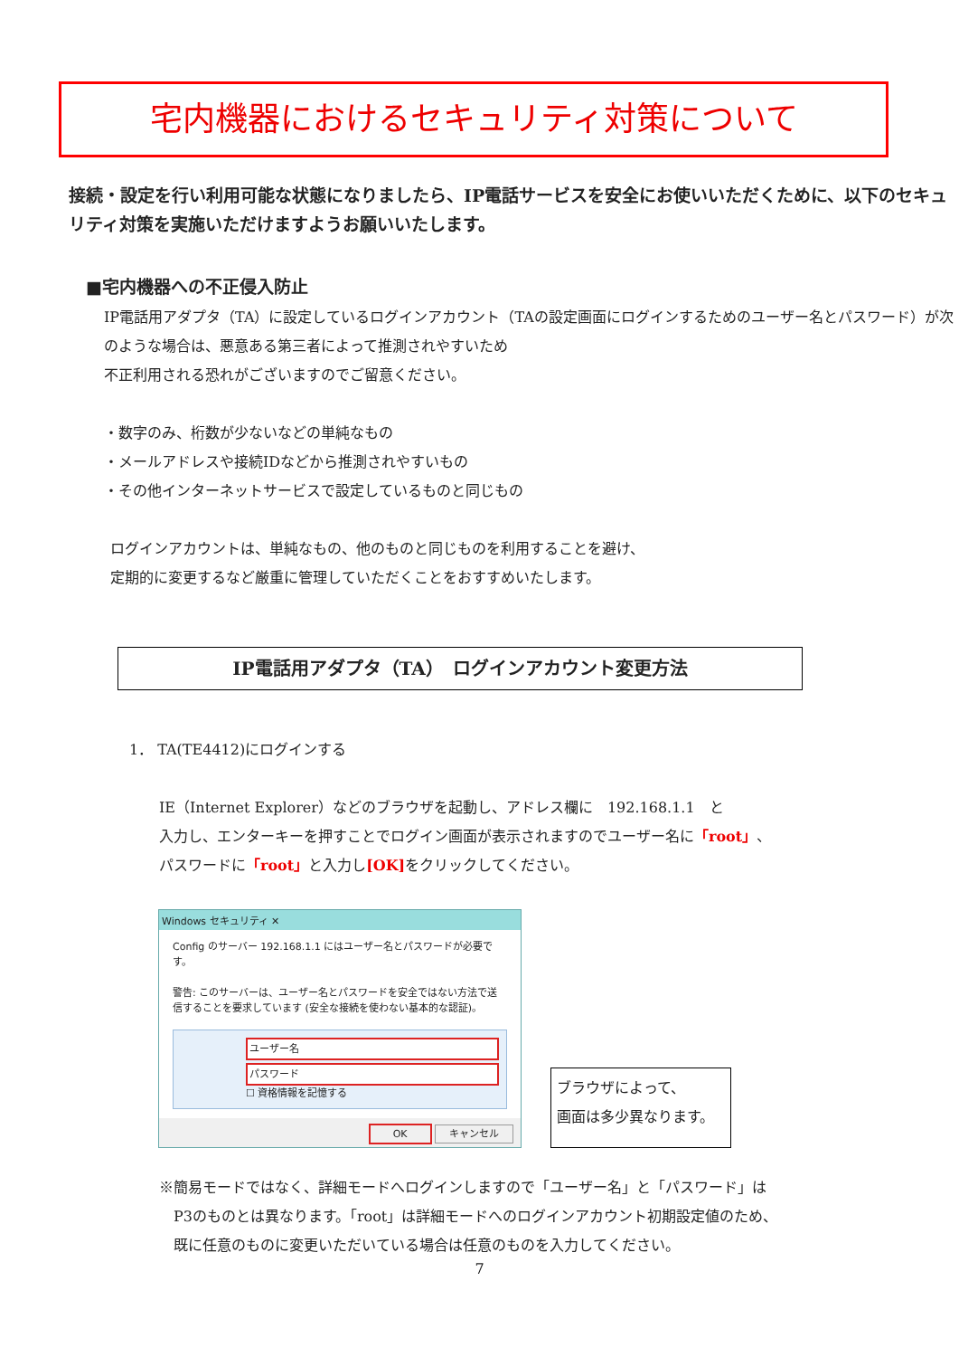宅内機器におけるセキュリティ対策について
接続・設定を行い利用可能な状態になりましたら、IP電話サービスを安全にお使いいただくために、以下のセキュリティ対策を実施いただけますようお願いいたします。
■宅内機器への不正侵入防止
IP電話用アダプタ（TA）に設定しているログインアカウント（TAの設定画面にログインするためのユーザー名とパスワード）が次のような場合は、悪意ある第三者によって推測されやすいため
不正利用される恐れがございますのでご留意ください。
・数字のみ、桁数が少ないなどの単純なもの
・メールアドレスや接続IDなどから推測されやすいもの
・その他インターネットサービスで設定しているものと同じもの
ログインアカウントは、単純なもの、他のものと同じものを利用することを避け、
定期的に変更するなど厳重に管理していただくことをおすすめいたします。
IP電話用アダプタ（TA）　ログインアカウント変更方法
1． TA(TE4412)にログインする
IE（Internet Explorer）などのブラウザを起動し、アドレス欄に　192.168.1.1　と
入力し、エンターキーを押すことでログイン画面が表示されますのでユーザー名に「root」、
パスワードに「root」と入力し[OK] をクリックしてください。
Windows セキュリティ ✕
Config のサーバー 192.168.1.1 にはユーザー名とパスワードが必要です。
警告: このサーバーは、ユーザー名とパスワードを安全ではない方法で送信することを要求しています (安全な接続を使わない基本的な認証)。
ユーザー名
パスワード
☐ 資格情報を記憶する
OK キャンセル
ブラウザによって、
画面は多少異なります。
※簡易モードではなく、詳細モードへログインしますので「ユーザー名」と「パスワード」は
　P3のものとは異なります。「root」は詳細モードへのログインアカウント初期設定値のため、
　既に任意のものに変更いただいている場合は任意のものを入力してください。
7